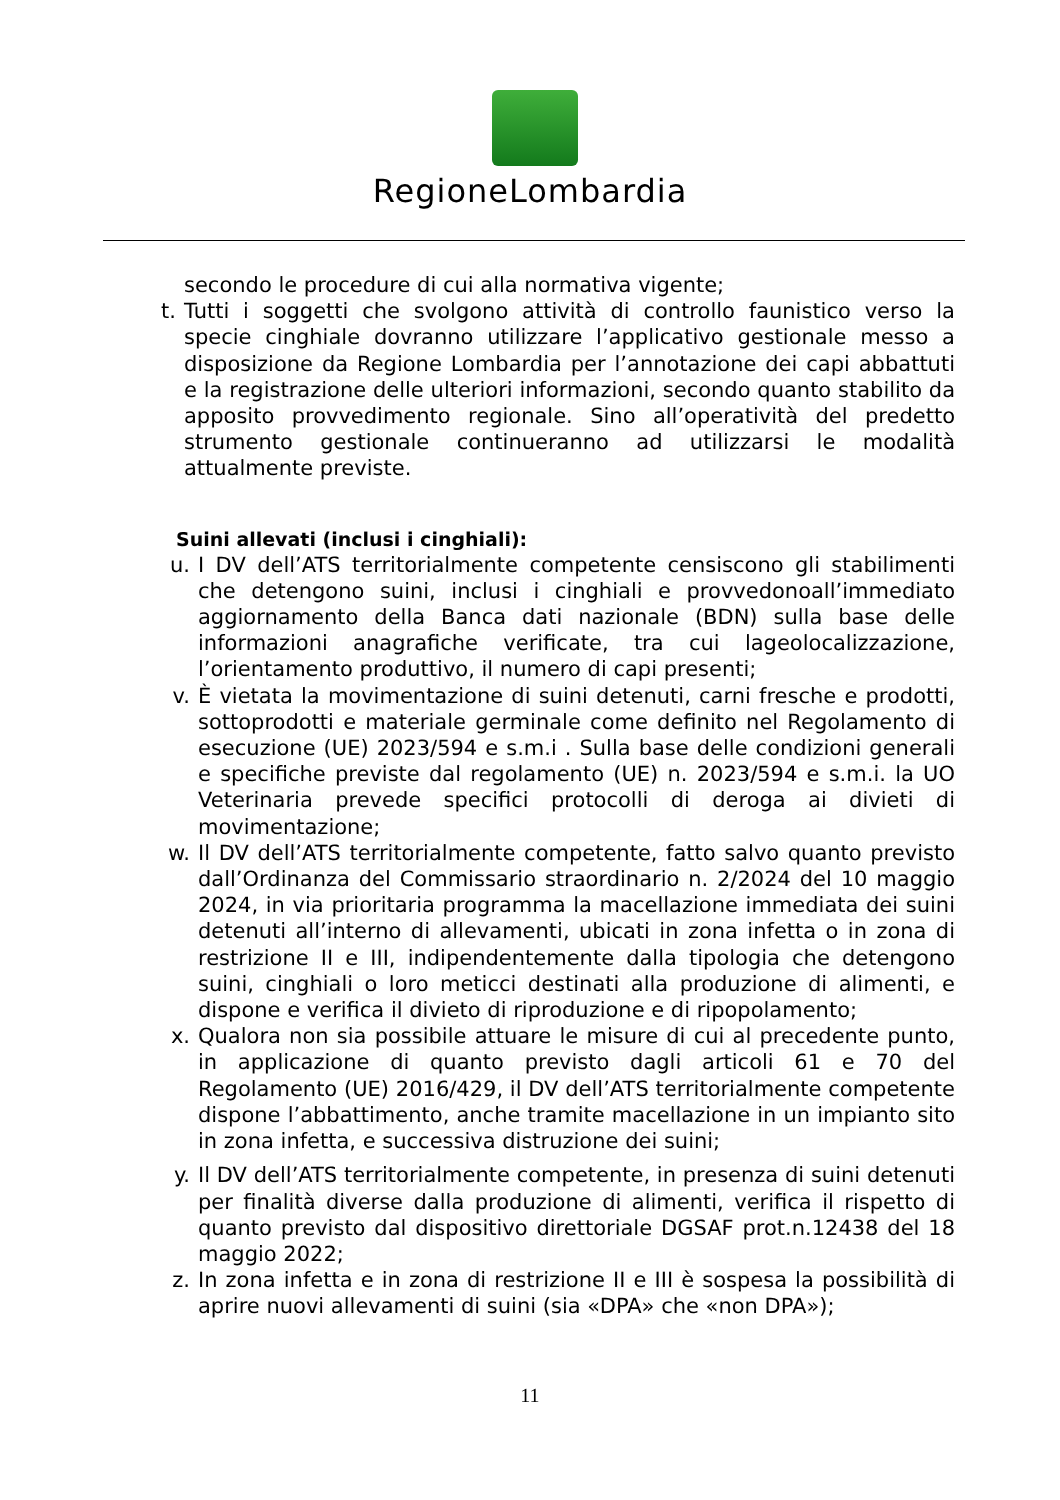RegioneLombardia
secondo le procedure di cui alla normativa vigente;
t. Tutti i soggetti che svolgono attività di controllo faunistico verso la specie cinghiale dovranno utilizzare l’applicativo gestionale messo a disposizione da Regione Lombardia per l’annotazione dei capi abbattuti e la registrazione delle ulteriori informazioni, secondo quanto stabilito da apposito provvedimento regionale. Sino all’operatività del predetto strumento gestionale continueranno ad utilizzarsi le modalità attualmente previste.
Suini allevati (inclusi i cinghiali):
u. I DV dell’ATS territorialmente competente censiscono gli stabilimenti che detengono suini, inclusi i cinghiali e provvedonoall’immediato aggiornamento della Banca dati nazionale (BDN) sulla base delle informazioni anagrafiche verificate, tra cui lageolocalizzazione, l’orientamento produttivo, il numero di capi presenti;
v. È vietata la movimentazione di suini detenuti, carni fresche e prodotti, sottoprodotti e materiale germinale come definito nel Regolamento di esecuzione (UE) 2023/594 e s.m.i . Sulla base delle condizioni generali e specifiche previste dal regolamento (UE) n. 2023/594 e s.m.i. la UO Veterinaria prevede specifici protocolli di deroga ai divieti di movimentazione;
w. Il DV dell’ATS territorialmente competente, fatto salvo quanto previsto dall’Ordinanza del Commissario straordinario n. 2/2024 del 10 maggio 2024, in via prioritaria programma la macellazione immediata dei suini detenuti all’interno di allevamenti, ubicati in zona infetta o in zona di restrizione II e III, indipendentemente dalla tipologia che detengono suini, cinghiali o loro meticci destinati alla produzione di alimenti, e dispone e verifica il divieto di riproduzione e di ripopolamento;
x. Qualora non sia possibile attuare le misure di cui al precedente punto, in applicazione di quanto previsto dagli articoli 61 e 70 del Regolamento (UE) 2016/429, il DV dell’ATS territorialmente competente dispone l’abbattimento, anche tramite macellazione in un impianto sito in zona infetta, e successiva distruzione dei suini;
y. Il DV dell’ATS territorialmente competente, in presenza di suini detenuti per finalità diverse dalla produzione di alimenti, verifica il rispetto di quanto previsto dal dispositivo direttoriale DGSAF prot.n.12438 del 18 maggio 2022;
z. In zona infetta e in zona di restrizione II e III è sospesa la possibilità di aprire nuovi allevamenti di suini (sia «DPA» che «non DPA»);
11